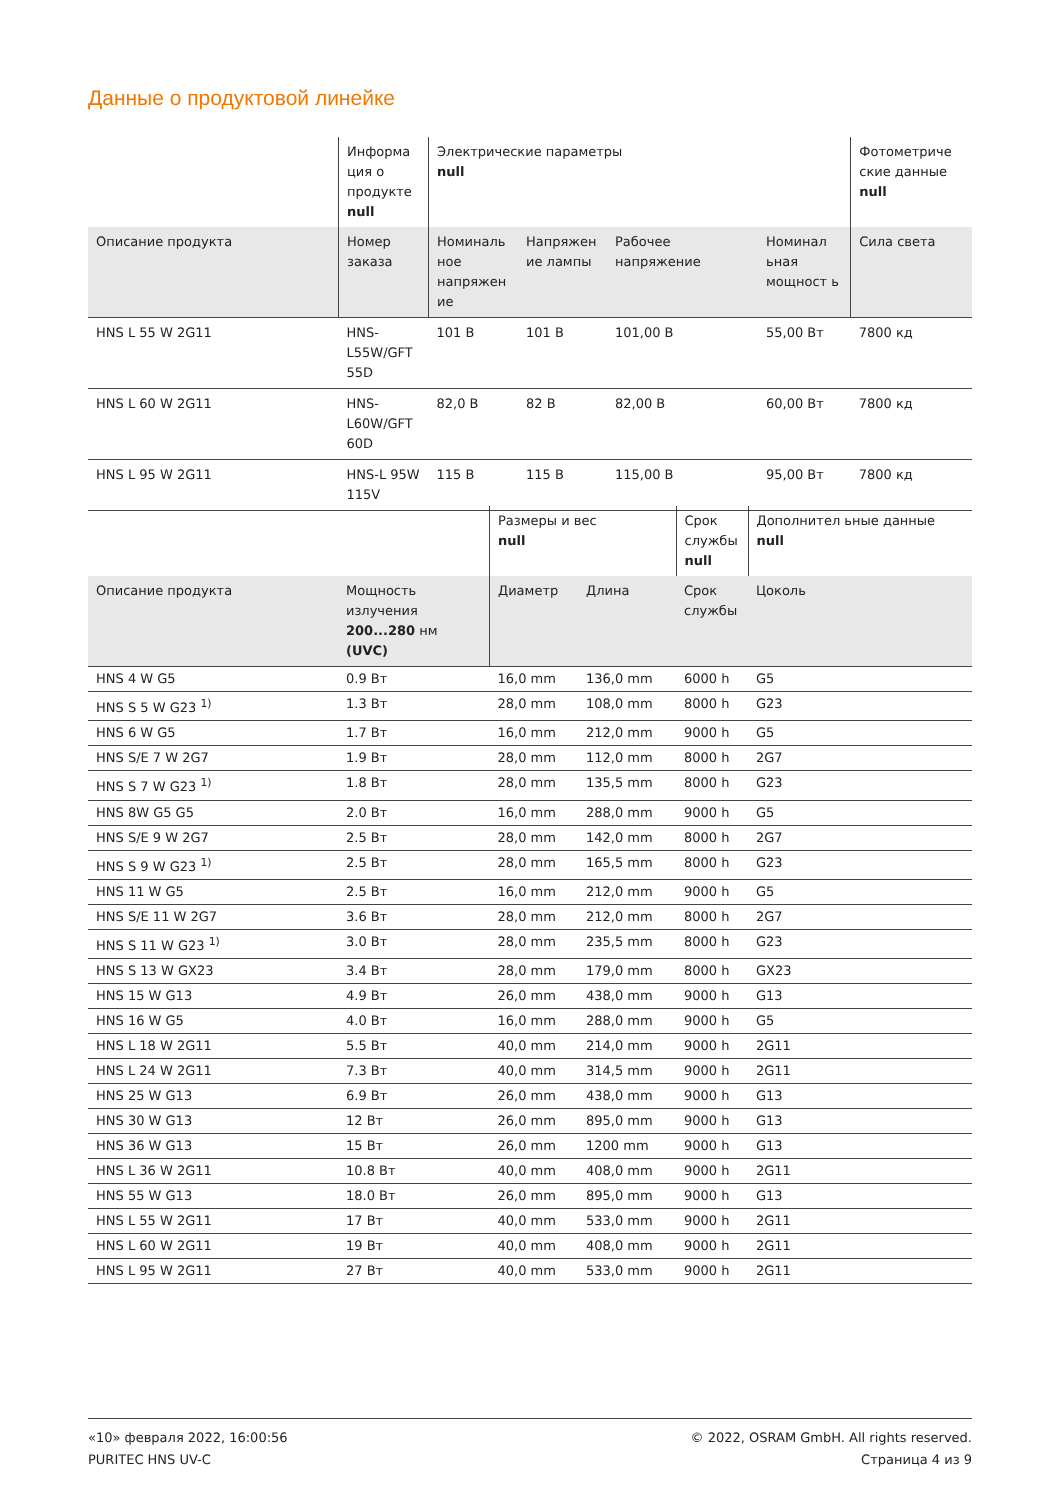Данные о продуктовой линейке
| | Информа ция о продукте null | Электрические параметры null | | | | Фотометриче ские данные null |
| --- | --- | --- | --- | --- | --- | --- |
| Описание продукта | Номер заказа | Номиналь ное напряжен ие | Напряжен ие лампы | Рабочее напряжение | Номинал ьная мощност ь | Сила света |
| HNS L 55 W 2G11 | HNS-L55W/GFT 55D | 101 В | 101 В | 101,00 В | 55,00 Вт | 7800 кд |
| HNS L 60 W 2G11 | HNS-L60W/GFT 60D | 82,0 В | 82 В | 82,00 В | 60,00 Вт | 7800 кд |
| HNS L 95 W 2G11 | HNS-L 95W 115V | 115 В | 115 В | 115,00 В | 95,00 Вт | 7800 кд |
| | | Размеры и вес null | | Срок службы null | Дополнител ьные данные null |
| --- | --- | --- | --- | --- | --- |
| Описание продукта | Мощность излучения 200...280 нм (UVC) | Диаметр | Длина | Срок службы | Цоколь |
| HNS 4 W G5 | 0.9 Вт | 16,0 mm | 136,0 mm | 6000 h | G5 |
| HNS S 5 W G23 <sup>1)</sup> | 1.3 Вт | 28,0 mm | 108,0 mm | 8000 h | G23 |
| HNS 6 W G5 | 1.7 Вт | 16,0 mm | 212,0 mm | 9000 h | G5 |
| HNS S/E 7 W 2G7 | 1.9 Вт | 28,0 mm | 112,0 mm | 8000 h | 2G7 |
| HNS S 7 W G23 <sup>1)</sup> | 1.8 Вт | 28,0 mm | 135,5 mm | 8000 h | G23 |
| HNS 8W G5 G5 | 2.0 Вт | 16,0 mm | 288,0 mm | 9000 h | G5 |
| HNS S/E 9 W 2G7 | 2.5 Вт | 28,0 mm | 142,0 mm | 8000 h | 2G7 |
| HNS S 9 W G23 <sup>1)</sup> | 2.5 Вт | 28,0 mm | 165,5 mm | 8000 h | G23 |
| HNS 11 W G5 | 2.5 Вт | 16,0 mm | 212,0 mm | 9000 h | G5 |
| HNS S/E 11 W 2G7 | 3.6 Вт | 28,0 mm | 212,0 mm | 8000 h | 2G7 |
| HNS S 11 W G23 <sup>1)</sup> | 3.0 Вт | 28,0 mm | 235,5 mm | 8000 h | G23 |
| HNS S 13 W GX23 | 3.4 Вт | 28,0 mm | 179,0 mm | 8000 h | GX23 |
| HNS 15 W G13 | 4.9 Вт | 26,0 mm | 438,0 mm | 9000 h | G13 |
| HNS 16 W G5 | 4.0 Вт | 16,0 mm | 288,0 mm | 9000 h | G5 |
| HNS L 18 W 2G11 | 5.5 Вт | 40,0 mm | 214,0 mm | 9000 h | 2G11 |
| HNS L 24 W 2G11 | 7.3 Вт | 40,0 mm | 314,5 mm | 9000 h | 2G11 |
| HNS 25 W G13 | 6.9 Вт | 26,0 mm | 438,0 mm | 9000 h | G13 |
| HNS 30 W G13 | 12 Вт | 26,0 mm | 895,0 mm | 9000 h | G13 |
| HNS 36 W G13 | 15 Вт | 26,0 mm | 1200 mm | 9000 h | G13 |
| HNS L 36 W 2G11 | 10.8 Вт | 40,0 mm | 408,0 mm | 9000 h | 2G11 |
| HNS 55 W G13 | 18.0 Вт | 26,0 mm | 895,0 mm | 9000 h | G13 |
| HNS L 55 W 2G11 | 17 Вт | 40,0 mm | 533,0 mm | 9000 h | 2G11 |
| HNS L 60 W 2G11 | 19 Вт | 40,0 mm | 408,0 mm | 9000 h | 2G11 |
| HNS L 95 W 2G11 | 27 Вт | 40,0 mm | 533,0 mm | 9000 h | 2G11 |
«10» февраля 2022, 16:00:56
PURITEC HNS UV-C
© 2022, OSRAM GmbH. All rights reserved.
Страница 4 из 9